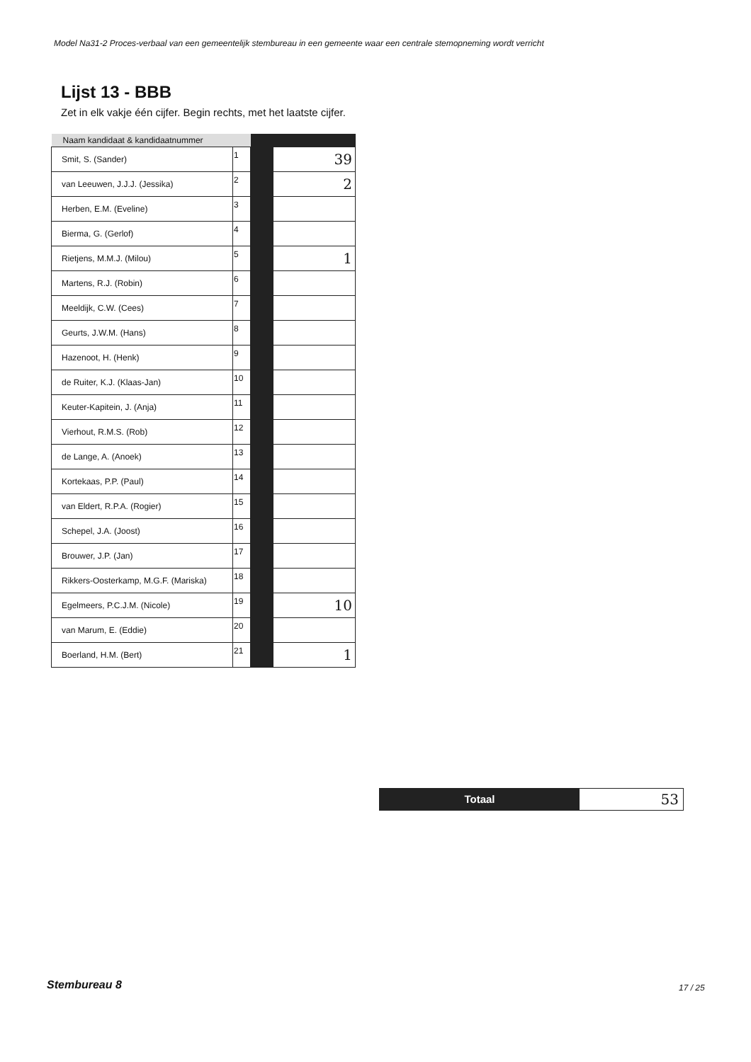Model Na31-2 Proces-verbaal van een gemeentelijk stembureau in een gemeente waar een centrale stemopneming wordt verricht
Lijst 13 - BBB
Zet in elk vakje één cijfer. Begin rechts, met het laatste cijfer.
| Naam kandidaat & kandidaatnummer | | | |
| --- | --- | --- | --- |
| Smit, S. (Sander) | 1 | | 39 |
| van Leeuwen, J.J.J. (Jessika) | 2 | | 2 |
| Herben, E.M. (Eveline) | 3 | | |
| Bierma, G. (Gerlof) | 4 | | |
| Rietjens, M.M.J. (Milou) | 5 | | 1 |
| Martens, R.J. (Robin) | 6 | | |
| Meeldijk, C.W. (Cees) | 7 | | |
| Geurts, J.W.M. (Hans) | 8 | | |
| Hazenoot, H. (Henk) | 9 | | |
| de Ruiter, K.J. (Klaas-Jan) | 10 | | |
| Keuter-Kapitein, J. (Anja) | 11 | | |
| Vierhout, R.M.S. (Rob) | 12 | | |
| de Lange, A. (Anoek) | 13 | | |
| Kortekaas, P.P. (Paul) | 14 | | |
| van Eldert, R.P.A. (Rogier) | 15 | | |
| Schepel, J.A. (Joost) | 16 | | |
| Brouwer, J.P. (Jan) | 17 | | |
| Rikkers-Oosterkamp, M.G.F. (Mariska) | 18 | | |
| Egelmeers, P.C.J.M. (Nicole) | 19 | | 10 |
| van Marum, E. (Eddie) | 20 | | |
| Boerland, H.M. (Bert) | 21 | | 1 |
Totaal
53
Stembureau 8 17 / 25